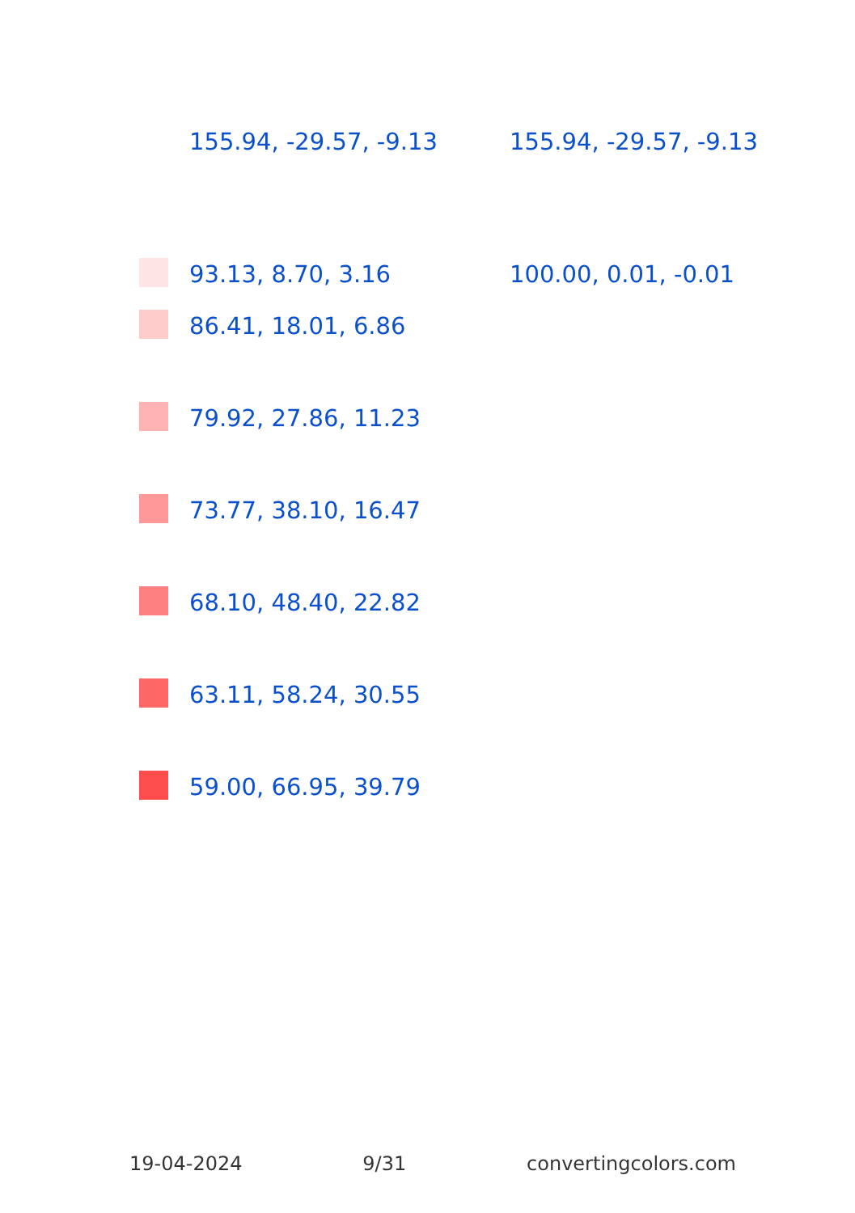155.94, -29.57, -9.13
93.13, 8.70, 3.16
86.41, 18.01, 6.86
79.92, 27.86, 11.23
73.77, 38.10, 16.47
68.10, 48.40, 22.82
63.11, 58.24, 30.55
59.00, 66.95, 39.79
155.94, -29.57, -9.13
100.00, 0.01, -0.01
19-04-2024 9/31 convertingcolors.com